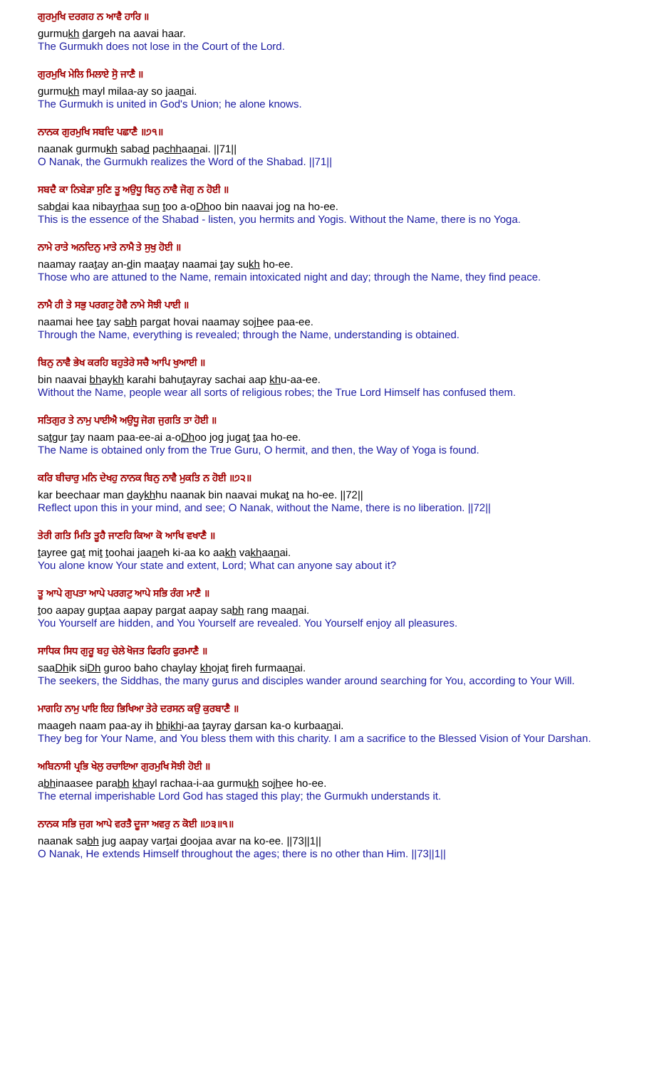ਗੁਰਮੁਖਿ ਦਰਗਹ ਨ ਆਵੈ ਹਾਰਿ ॥
gurmukh dargeh na aavai haar.
The Gurmukh does not lose in the Court of the Lord.
ਗੁਰਮੁਖਿ ਮੇਲਿ ਮਿਲਾਏ ਸੋੁ ਜਾਣੈ ॥
gurmukh mayl milaa-ay so jaanai.
The Gurmukh is united in God's Union; he alone knows.
ਨਾਨਕ ਗੁਰਮੁਖਿ ਸਬਦਿ ਪਛਾਣੈ ॥੭੧॥
naanak gurmukh sabad pachhaanai. ||71||
O Nanak, the Gurmukh realizes the Word of the Shabad. ||71||
ਸਬਦੈ ਕਾ ਨਿਬੇੜਾ ਸੁਣਿ ਤੂ ਅਉਧੂ ਬਿਨੁ ਨਾਵੈ ਜੋਗੁ ਨ ਹੋਈ ॥
sabdai kaa nibayrhaa sun too a-oDhoo bin naavai jog na ho-ee.
This is the essence of the Shabad - listen, you hermits and Yogis. Without the Name, there is no Yoga.
ਨਾਮੇ ਰਾਤੇ ਅਨਦਿਨੁ ਮਾਤੇ ਨਾਮੈ ਤੇ ਸੁਖੁ ਹੋਈ ॥
naamay raatay an-din maatay naamai tay sukh ho-ee.
Those who are attuned to the Name, remain intoxicated night and day; through the Name, they find peace.
ਨਾਮੈ ਹੀ ਤੇ ਸਭੁ ਪਰਗਟੁ ਹੋਵੈ ਨਾਮੇ ਸੋਝੀ ਪਾਈ ॥
naamai hee tay sabh pargat hovai naamay sojhee paa-ee.
Through the Name, everything is revealed; through the Name, understanding is obtained.
ਬਿਨੁ ਨਾਵੈ ਭੇਖ ਕਰਹਿ ਬਹੁਤੇਰੇ ਸਚੈ ਆਪਿ ਖੁਆਈ ॥
bin naavai bhaykh karahi bahutayray sachai aap khu-aa-ee.
Without the Name, people wear all sorts of religious robes; the True Lord Himself has confused them.
ਸਤਿਗੁਰ ਤੇ ਨਾਮੁ ਪਾਈਐ ਅਉਧੂ ਜੋਗ ਜੁਗਤਿ ਤਾ ਹੋਈ ॥
satgur tay naam paa-ee-ai a-oDhoo jog jugat taa ho-ee.
The Name is obtained only from the True Guru, O hermit, and then, the Way of Yoga is found.
ਕਰਿ ਬੀਚਾਰੁ ਮਨਿ ਦੇਖਹੁ ਨਾਨਕ ਬਿਨੁ ਨਾਵੈ ਮੁਕਤਿ ਨ ਹੋਈ ॥੭੨॥
kar beechaar man daykhhu naanak bin naavai mukat na ho-ee. ||72||
Reflect upon this in your mind, and see; O Nanak, without the Name, there is no liberation. ||72||
ਤੇਰੀ ਗਤਿ ਮਿਤਿ ਤੂਹੈ ਜਾਣਹਿ ਕਿਆ ਕੋ ਆਖਿ ਵਖਾਣੈ ॥
tayree gat mit toohai jaaneh ki-aa ko aakh vakhaanai.
You alone know Your state and extent, Lord; What can anyone say about it?
ਤੂ ਆਪੇ ਗੁਪਤਾ ਆਪੇ ਪਰਗਟੁ ਆਪੇ ਸਭਿ ਰੰਗ ਮਾਣੈ ॥
too aapay guptaa aapay pargat aapay sabh rang maanai.
You Yourself are hidden, and You Yourself are revealed. You Yourself enjoy all pleasures.
ਸਾਧਿਕ ਸਿਧ ਗੁਰੂ ਬਹੁ ਚੇਲੇ ਖੋਜਤ ਫਿਰਹਿ ਫੁਰਮਾਣੈ ॥
saaDhik siDh guroo baho chaylay khojat fireh furmaanai.
The seekers, the Siddhas, the many gurus and disciples wander around searching for You, according to Your Will.
ਮਾਗਹਿ ਨਾਮੁ ਪਾਇ ਇਹ ਭਿਖਿਆ ਤੇਰੇ ਦਰਸਨ ਕਉ ਕੁਰਬਾਣੈ ॥
maageh naam paa-ay ih bhikhi-aa tayray darsan ka-o kurbaanai.
They beg for Your Name, and You bless them with this charity. I am a sacrifice to the Blessed Vision of Your Darshan.
ਅਬਿਨਾਸੀ ਪ੍ਰਭਿ ਖੇਲੁ ਰਚਾਇਆ ਗੁਰਮੁਖਿ ਸੋਝੀ ਹੋਈ ॥
abhinaasee parabh khayl rachaa-i-aa gurmukh sojhee ho-ee.
The eternal imperishable Lord God has staged this play; the Gurmukh understands it.
ਨਾਨਕ ਸਭਿ ਜੁਗ ਆਪੇ ਵਰਤੈ ਦੂਜਾ ਅਵਰੁ ਨ ਕੋਈ ॥੭੩॥੧॥
naanak sabh jug aapay vartai doojaa avar na ko-ee. ||73||1||
O Nanak, He extends Himself throughout the ages; there is no other than Him. ||73||1||